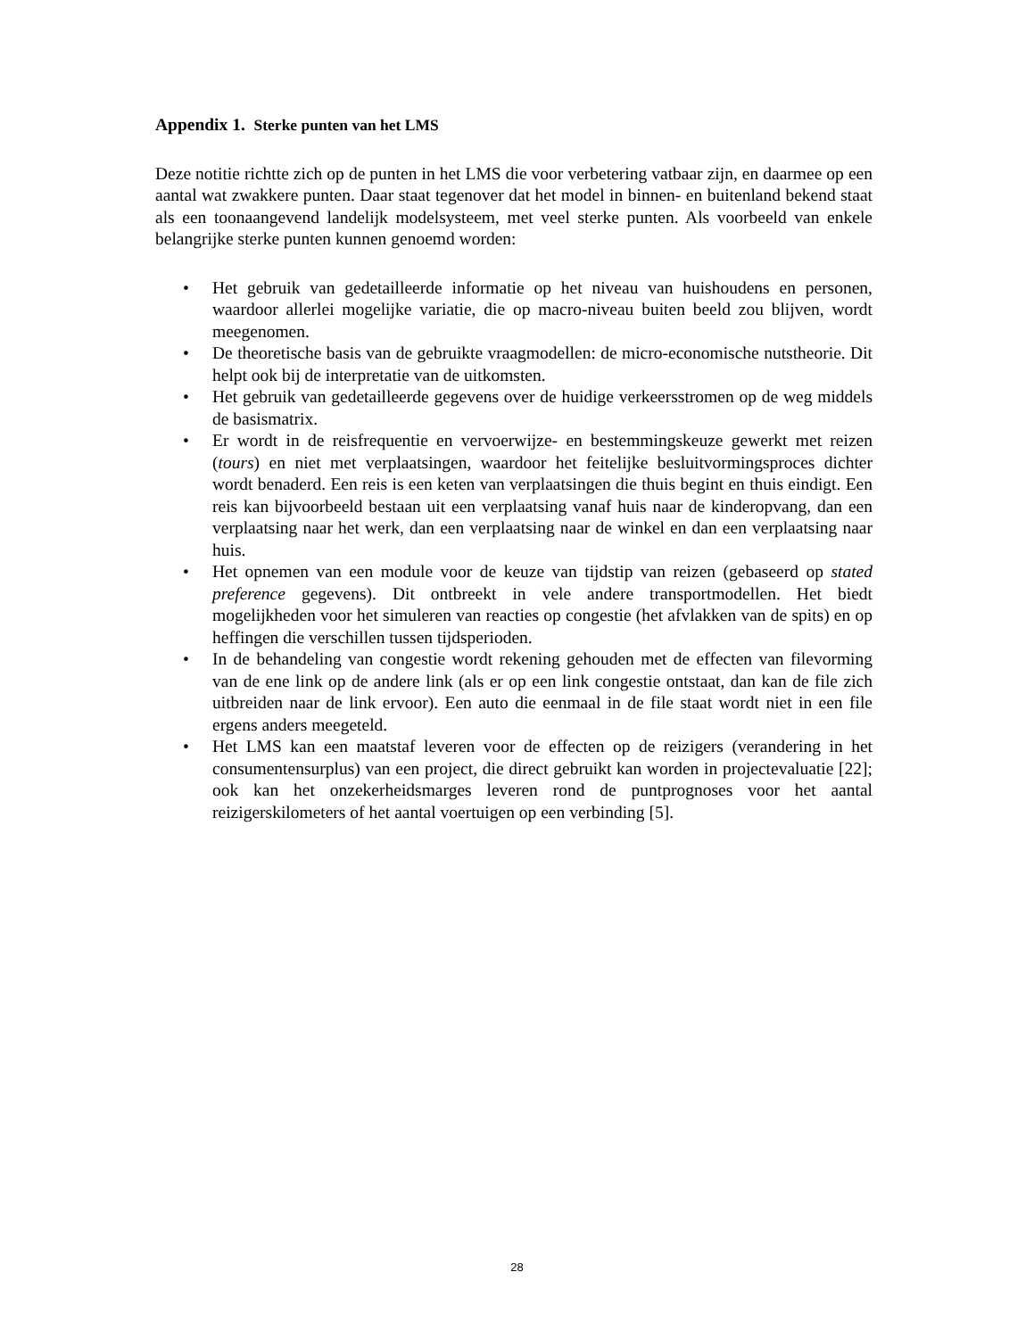Appendix 1. Sterke punten van het LMS
Deze notitie richtte zich op de punten in het LMS die voor verbetering vatbaar zijn, en daarmee op een aantal wat zwakkere punten. Daar staat tegenover dat het model in binnen- en buitenland bekend staat als een toonaangevend landelijk modelsysteem, met veel sterke punten. Als voorbeeld van enkele belangrijke sterke punten kunnen genoemd worden:
• Het gebruik van gedetailleerde informatie op het niveau van huishoudens en personen, waardoor allerlei mogelijke variatie, die op macro-niveau buiten beeld zou blijven, wordt meegenomen.
• De theoretische basis van de gebruikte vraagmodellen: de micro-economische nutstheorie. Dit helpt ook bij de interpretatie van de uitkomsten.
• Het gebruik van gedetailleerde gegevens over de huidige verkeersstromen op de weg middels de basismatrix.
• Er wordt in de reisfrequentie en vervoerwijze- en bestemmingskeuze gewerkt met reizen (tours) en niet met verplaatsingen, waardoor het feitelijke besluitvormingsproces dichter wordt benaderd. Een reis is een keten van verplaatsingen die thuis begint en thuis eindigt. Een reis kan bijvoorbeeld bestaan uit een verplaatsing vanaf huis naar de kinderopvang, dan een verplaatsing naar het werk, dan een verplaatsing naar de winkel en dan een verplaatsing naar huis.
• Het opnemen van een module voor de keuze van tijdstip van reizen (gebaseerd op stated preference gegevens). Dit ontbreekt in vele andere transportmodellen. Het biedt mogelijkheden voor het simuleren van reacties op congestie (het afvlakken van de spits) en op heffingen die verschillen tussen tijdsperioden.
• In de behandeling van congestie wordt rekening gehouden met de effecten van filevorming van de ene link op de andere link (als er op een link congestie ontstaat, dan kan de file zich uitbreiden naar de link ervoor). Een auto die eenmaal in de file staat wordt niet in een file ergens anders meegeteld.
• Het LMS kan een maatstaf leveren voor de effecten op de reizigers (verandering in het consumentensurplus) van een project, die direct gebruikt kan worden in projectevaluatie [22]; ook kan het onzekerheidsmarges leveren rond de puntprognoses voor het aantal reizigerskilometers of het aantal voertuigen op een verbinding [5].
28